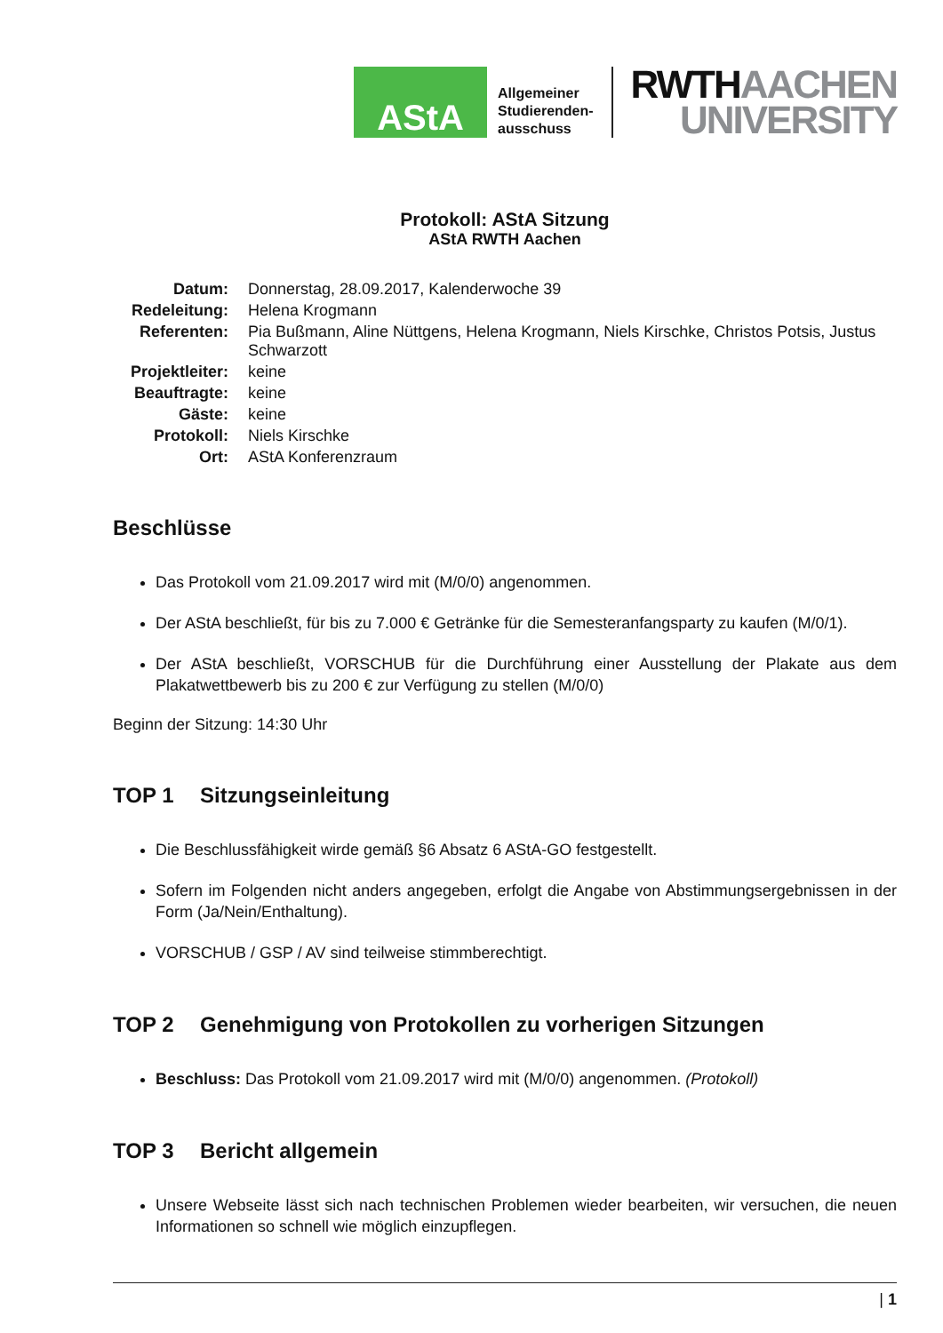AStA
Allgemeiner
Studierenden-
ausschuss
RWTHAACHEN
UNIVERSITY
Protokoll: AStA Sitzung
AStA RWTH Aachen
Datum:
Donnerstag, 28.09.2017, Kalenderwoche 39
Redeleitung:
Helena Krogmann
Referenten:
Pia Bußmann, Aline Nüttgens, Helena Krogmann, Niels Kirschke, Christos Potsis, Justus Schwarzott
Projektleiter:
keine
Beauftragte:
keine
Gäste:
keine
Protokoll:
Niels Kirschke
Ort:
AStA Konferenzraum
Beschlüsse
Das Protokoll vom 21.09.2017 wird mit (M/0/0) angenommen.
Der AStA beschließt, für bis zu 7.000 € Getränke für die Semesteranfangsparty zu kaufen (M/0/1).
Der AStA beschließt, VORSCHUB für die Durchführung einer Ausstellung der Plakate aus dem Plakatwettbewerb bis zu 200 € zur Verfügung zu stellen (M/0/0)
Beginn der Sitzung: 14:30 Uhr
TOP 1 Sitzungseinleitung
Die Beschlussfähigkeit wirde gemäß §6 Absatz 6 AStA-GO festgestellt.
Sofern im Folgenden nicht anders angegeben, erfolgt die Angabe von Abstimmungsergebnissen in der Form (Ja/Nein/Enthaltung).
VORSCHUB / GSP / AV sind teilweise stimmberechtigt.
TOP 2 Genehmigung von Protokollen zu vorherigen Sitzungen
Beschluss: Das Protokoll vom 21.09.2017 wird mit (M/0/0) angenommen. (Protokoll)
TOP 3 Bericht allgemein
Unsere Webseite lässt sich nach technischen Problemen wieder bearbeiten, wir versuchen, die neuen Informationen so schnell wie möglich einzupflegen.
| 1